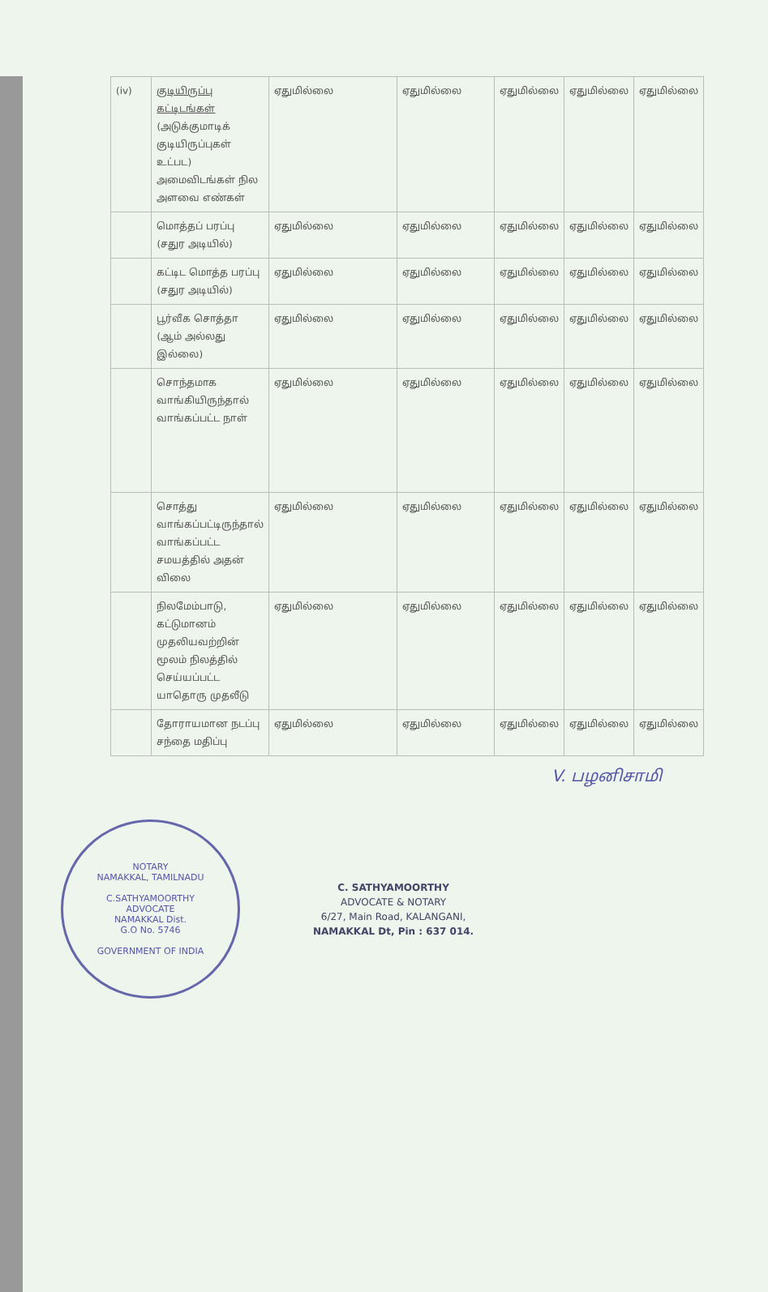| (iv) | குடியிருப்பு கட்டிடங்கள் (அடுக்குமாடிக் குடியிருப்புகள் உட்பட) அமைவிடங்கள் நில அளவை எண்கள் | ஏதுமில்லை | ஏதுமில்லை | ஏதுமில்லை | ஏதுமில்லை | ஏதுமில்லை |
| | மொத்தப் பரப்பு (சதுர அடியில்) | ஏதுமில்லை | ஏதுமில்லை | ஏதுமில்லை | ஏதுமில்லை | ஏதுமில்லை |
| | கட்டிட மொத்த பரப்பு (சதுர அடியில்) | ஏதுமில்லை | ஏதுமில்லை | ஏதுமில்லை | ஏதுமில்லை | ஏதுமில்லை |
| | பூர்வீக சொத்தா (ஆம் அல்லது இல்லை) | ஏதுமில்லை | ஏதுமில்லை | ஏதுமில்லை | ஏதுமில்லை | ஏதுமில்லை |
| | சொந்தமாக வாங்கியிருந்தால் வாங்கப்பட்ட நாள் | ஏதுமில்லை | ஏதுமில்லை | ஏதுமில்லை | ஏதுமில்லை | ஏதுமில்லை |
| | சொத்து வாங்கப்பட்டிருந்தால் வாங்கப்பட்ட சமயத்தில் அதன் விலை | ஏதுமில்லை | ஏதுமில்லை | ஏதுமில்லை | ஏதுமில்லை | ஏதுமில்லை |
| | நிலமேம்பாடு, கட்டுமானம் முதலியவற்றின் மூலம் நிலத்தில் செய்யப்பட்ட யாதொரு முதலீடு | ஏதுமில்லை | ஏதுமில்லை | ஏதுமில்லை | ஏதுமில்லை | ஏதுமில்லை |
| | தோராயமான நடப்பு சந்தை மதிப்பு | ஏதுமில்லை | ஏதுமில்லை | ஏதுமில்லை | ஏதுமில்லை | ஏதுமில்லை |
V. பழனிசாமி
NOTARY
NAMAKKAL, TAMILNADU
C.SATHYAMOORTHY
ADVOCATE
NAMAKKAL Dist.
G.O No. 5746
GOVERNMENT OF INDIA
C. SATHYAMOORTHY
ADVOCATE & NOTARY
6/27, Main Road, KALANGANI,
NAMAKKAL Dt, Pin : 637 014.